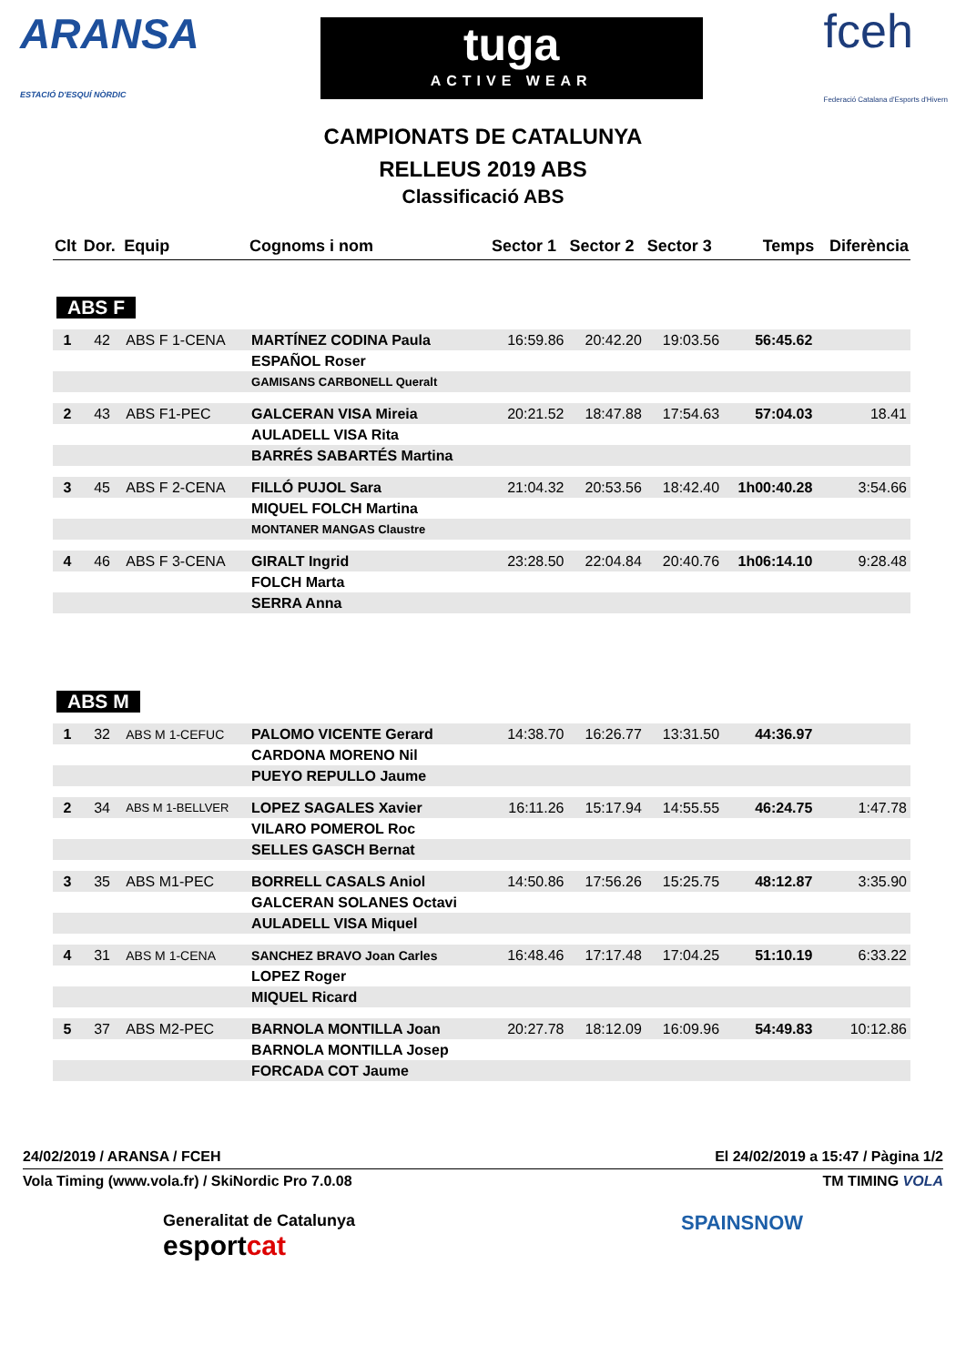ARANSA
ESTACIÓ D'ESQUÍ NÒRDIC
tuga
ACTIVE WEAR
fceh
Federació Catalana d'Esports d'Hivern
CAMPIONATS DE CATALUNYA
RELLEUS 2019 ABS
Classificació ABS
| Clt | Dor. | Equip | Cognoms i nom | Sector 1 | Sector 2 | Sector 3 | Temps | Diferència |
| --- | --- | --- | --- | --- | --- | --- | --- | --- |
| ABS F | | | | | | | | |
| 1 | 42 | ABS F 1-CENA | MARTÍNEZ CODINA Paula | 16:59.86 | 20:42.20 | 19:03.56 | 56:45.62 | |
| | | | ESPAÑOL Roser | | | | | |
| | | | GAMISANS CARBONELL Queralt | | | | | |
| 2 | 43 | ABS F1-PEC | GALCERAN VISA Mireia | 20:21.52 | 18:47.88 | 17:54.63 | 57:04.03 | 18.41 |
| | | | AULADELL VISA Rita | | | | | |
| | | | BARRÉS SABARTÉS Martina | | | | | |
| 3 | 45 | ABS F 2-CENA | FILLÓ PUJOL Sara | 21:04.32 | 20:53.56 | 18:42.40 | 1h00:40.28 | 3:54.66 |
| | | | MIQUEL FOLCH Martina | | | | | |
| | | | MONTANER MANGAS Claustre | | | | | |
| 4 | 46 | ABS F 3-CENA | GIRALT Ingrid | 23:28.50 | 22:04.84 | 20:40.76 | 1h06:14.10 | 9:28.48 |
| | | | FOLCH Marta | | | | | |
| | | | SERRA Anna | | | | | |
| ABS M | | | | | | | | |
| 1 | 32 | ABS M 1-CEFUC | PALOMO VICENTE Gerard | 14:38.70 | 16:26.77 | 13:31.50 | 44:36.97 | |
| | | | CARDONA MORENO Nil | | | | | |
| | | | PUEYO REPULLO Jaume | | | | | |
| 2 | 34 | ABS M 1-BELLVER | LOPEZ SAGALES Xavier | 16:11.26 | 15:17.94 | 14:55.55 | 46:24.75 | 1:47.78 |
| | | | VILARO POMEROL Roc | | | | | |
| | | | SELLES GASCH Bernat | | | | | |
| 3 | 35 | ABS M1-PEC | BORRELL CASALS Aniol | 14:50.86 | 17:56.26 | 15:25.75 | 48:12.87 | 3:35.90 |
| | | | GALCERAN SOLANES Octavi | | | | | |
| | | | AULADELL VISA Miquel | | | | | |
| 4 | 31 | ABS M 1-CENA | SANCHEZ BRAVO Joan Carles | 16:48.46 | 17:17.48 | 17:04.25 | 51:10.19 | 6:33.22 |
| | | | LOPEZ Roger | | | | | |
| | | | MIQUEL Ricard | | | | | |
| 5 | 37 | ABS M2-PEC | BARNOLA MONTILLA Joan | 20:27.78 | 18:12.09 | 16:09.96 | 54:49.83 | 10:12.86 |
| | | | BARNOLA MONTILLA Josep | | | | | |
| | | | FORCADA COT Jaume | | | | | |
24/02/2019 / ARANSA / FCEH El 24/02/2019 a 15:47 / Pàgina 1/2
Vola Timing (www.vola.fr) / SkiNordic Pro 7.0.08 TM TIMING VOLA
Generalitat de Catalunya
esportcat
SPAINSNOW